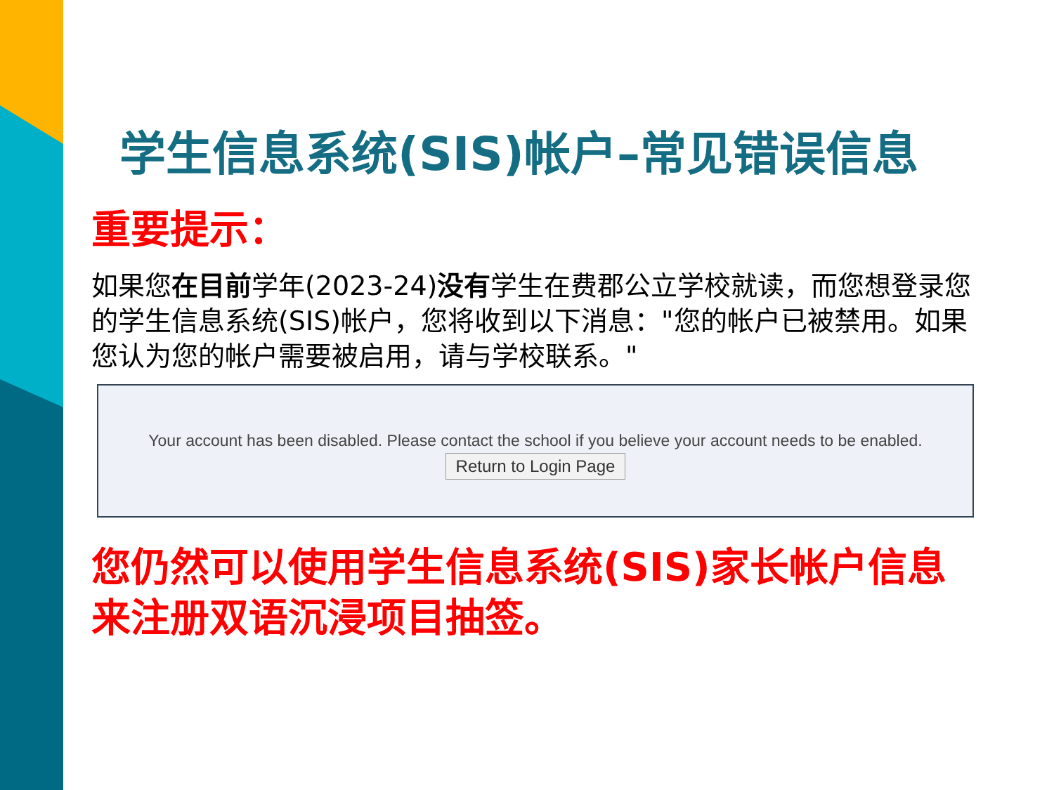学生信息系统(SIS)帐户–常见错误信息
重要提示：
如果您在目前学年(2023-24)没有学生在费郡公立学校就读，而您想登录您的学生信息系统(SIS)帐户，您将收到以下消息："您的帐户已被禁用。如果您认为您的帐户需要被启用，请与学校联系。"
Your account has been disabled. Please contact the school if you believe your account needs to be enabled.
Return to Login Page
您仍然可以使用学生信息系统(SIS)家长帐户信息来注册双语沉浸项目抽签。